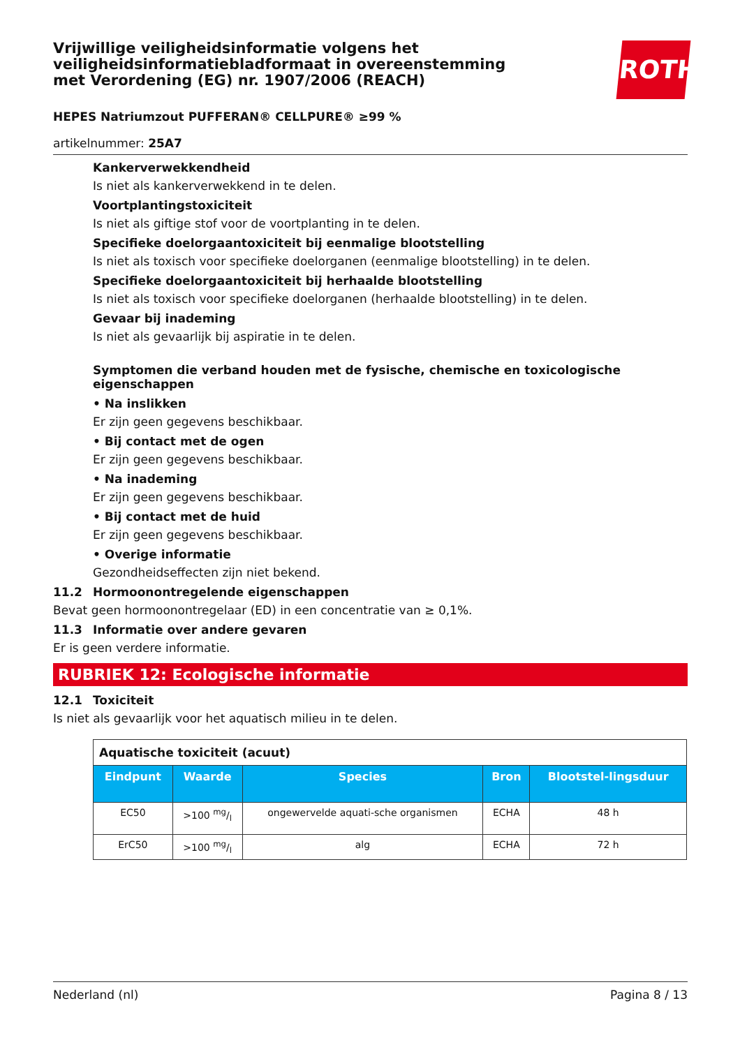Vrijwillige veiligheidsinformatie volgens het veiligheidsinformatiebladformaat in overeenstemming met Verordening (EG) nr. 1907/2006 (REACH)
ROTH
HEPES Natriumzout PUFFERAN® CELLPURE® ≥99 %
artikelnummer: 25A7
Kankerverwekkendheid
Is niet als kankerverwekkend in te delen.
Voortplantingstoxiciteit
Is niet als giftige stof voor de voortplanting in te delen.
Specifieke doelorgaantoxiciteit bij eenmalige blootstelling
Is niet als toxisch voor specifieke doelorganen (eenmalige blootstelling) in te delen.
Specifieke doelorgaantoxiciteit bij herhaalde blootstelling
Is niet als toxisch voor specifieke doelorganen (herhaalde blootstelling) in te delen.
Gevaar bij inademing
Is niet als gevaarlijk bij aspiratie in te delen.
Symptomen die verband houden met de fysische, chemische en toxicologische eigenschappen
• Na inslikken
Er zijn geen gegevens beschikbaar.
• Bij contact met de ogen
Er zijn geen gegevens beschikbaar.
• Na inademing
Er zijn geen gegevens beschikbaar.
• Bij contact met de huid
Er zijn geen gegevens beschikbaar.
• Overige informatie
Gezondheidseffecten zijn niet bekend.
11.2 Hormoonontregelende eigenschappen
Bevat geen hormoonontregelaar (ED) in een concentratie van ≥ 0,1%.
11.3 Informatie over andere gevaren
Er is geen verdere informatie.
RUBRIEK 12: Ecologische informatie
12.1 Toxiciteit
Is niet als gevaarlijk voor het aquatisch milieu in te delen.
| Aquatische toxiciteit (acuut) | | | | |
| Eindpunt | Waarde | Species | Bron | Blootstel-lingsduur |
| EC50 | >100 mg/l | ongewervelde aquati-sche organismen | ECHA | 48 h |
| ErC50 | >100 mg/l | alg | ECHA | 72 h |
Nederland (nl) Pagina 8 / 13